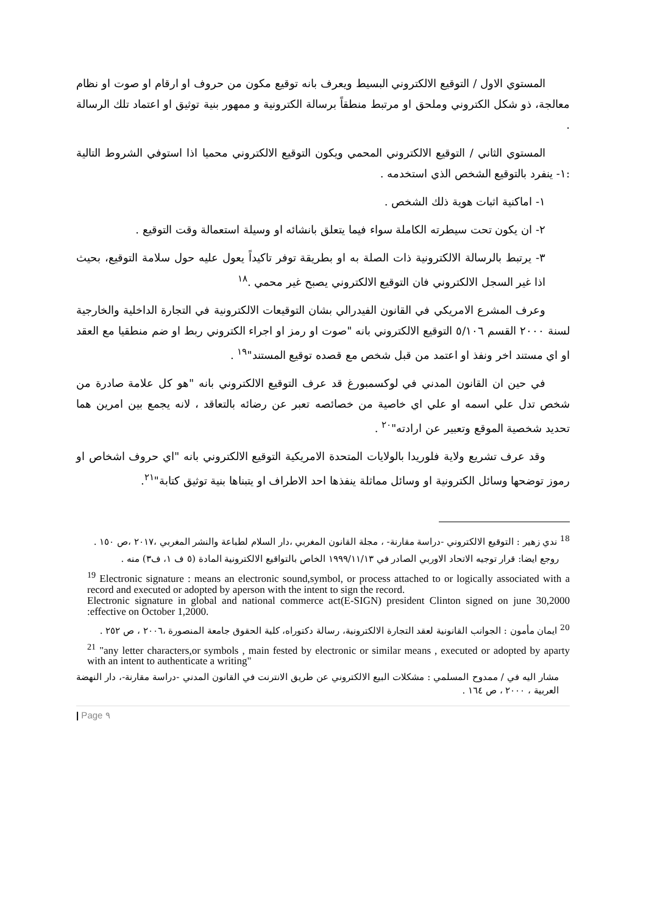المستوي الاول / التوقيع الالكتروني البسيط ويعرف بانه توقيع مكون من حروف او ارقام او صوت او نظام معالجة، ذو شكل الكتروني وملحق او مرتبط منطقاً برسالة الكترونية و ممهور بنية توثيق او اعتماد تلك الرسالة .
المستوي الثاني / التوقيع الالكتروني المحمي ويكون التوقيع الالكتروني محميا اذا استوفي الشروط التالية :١- ينفرد بالتوقيع الشخص الذي استخدمه .
١- اماكنية اثبات هوية ذلك الشخص .
٢- ان يكون تحت سيطرته الكاملة سواء فيما يتعلق بانشائه او وسيلة استعمالة وقت التوقيع .
٣- يرتبط بالرسالة الالكترونية ذات الصلة به او بطريقة توفر تاكيداً يعول عليه حول سلامة التوقيع، بحيث اذا غير السجل الالكتروني فان التوقيع الالكتروني يصبح غير محمي .<sup>١٨</sup>
وعرف المشرع الامريكي في القانون الفيدرالي بشان التوقيعات الالكترونية في التجارة الداخلية والخارجية لسنة ٢٠٠٠ القسم ٥/١٠٦ التوقيع الالكتروني بانه "صوت او رمز او اجراء الكتروني ربط او ضم منطقيا مع العقد او اي مستند اخر ونفذ او اعتمد من قبل شخص مع قصده توقيع المستند"<sup>١٩</sup> .
في حين ان القانون المدني في لوكسمبورغ قد عرف التوقيع الالكتروني بانه "هو كل علامة صادرة من شخص تدل علي اسمه او علي اي خاصية من خصائصه تعبر عن رضائه بالتعاقد ، لانه يجمع بين امرين هما تحديد شخصية الموقع وتعبير عن ارادته"<sup>٢٠</sup> .
وقد عرف تشريع ولاية فلوريدا بالولايات المتحدة الامريكية التوقيع الالكتروني بانه "اي حروف اشخاص او رموز توضحها وسائل الكترونية او وسائل مماثلة ينفذها احد الاطراف او يتبناها بنية توثيق كتابة"<sup>٢١</sup>.
<sup>18</sup> ندي زهير : التوقيع الالكتروني -دراسة مقارنة- ، مجلة القانون المغربي ،دار السلام لطباعة والنشر المغربي ،٢٠١٧ ،ص ١٥٠ .
روجع ايضا: قرار توجيه الاتحاد الاوربي الصادر في ١٩٩٩/١١/١٣ الخاص بالتواقيع الالكترونية المادة (٥ ف ١، ف٣) منه .
<sup>19</sup> Electronic signature : means an electronic sound,symbol, or process attached to or logically associated with a record and executed or adopted by aperson with the intent to sign the record.
Electronic signature in global and national commerce act(E-SIGN) president Clinton signed on june 30,2000 :effective on October 1,2000.
<sup>20</sup> ايمان مأمون : الجوانب القانونية لعقد التجارة الالكترونية، رسالة دكتوراه، كلية الحقوق جامعة المنصورة ،٢٠٠٦ ، ص ٢٥٢ .
<sup>21</sup> "any letter characters,or symbols , main fested by electronic or similar means , executed or adopted by aparty with an intent to authenticate a writing"
مشار اليه في / ممدوح المسلمي : مشكلات البيع الالكتروني عن طريق الانترنت في القانون المدني -دراسة مقارنة-، دار النهضة العربية ، ٢٠٠٠ ، ص ١٦٤ .
| Page ٩